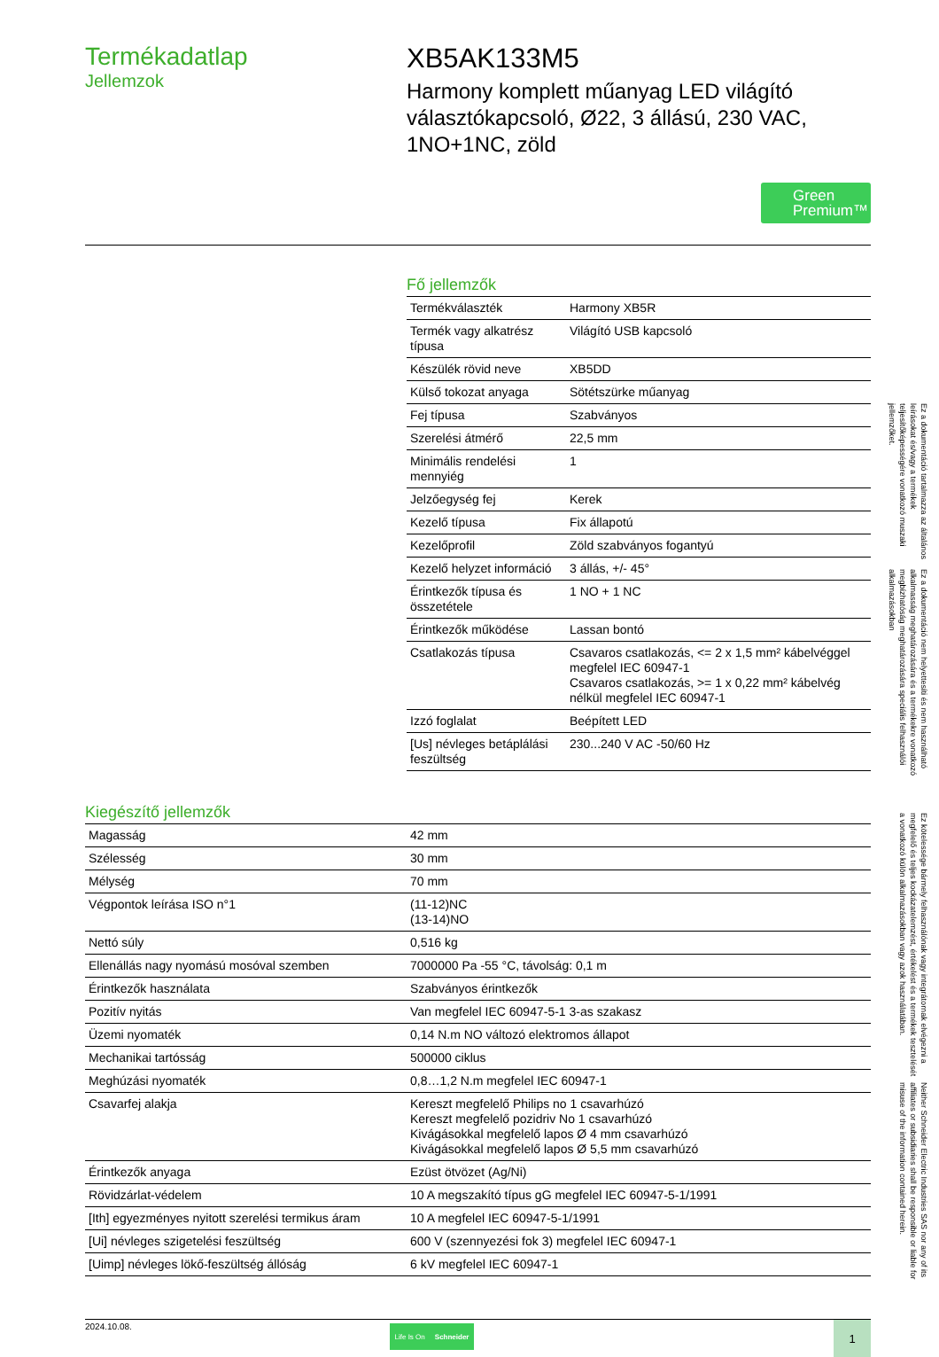Termékadatlap
Jellemzok
XB5AK133M5
Harmony komplett műanyag LED világító választókapcsoló, Ø22, 3 állású, 230 VAC, 1NO+1NC, zöld
Green
Premium™
Fő jellemzők
| Termékválaszték | Harmony XB5R |
| Termék vagy alkatrész típusa | Világító USB kapcsoló |
| Készülék rövid neve | XB5DD |
| Külső tokozat anyaga | Sötétszürke műanyag |
| Fej típusa | Szabványos |
| Szerelési átmérő | 22,5 mm |
| Minimális rendelési mennyiég | 1 |
| Jelzőegység fej | Kerek |
| Kezelő típusa | Fix állapotú |
| Kezelőprofil | Zöld szabványos fogantyú |
| Kezelő helyzet információ | 3 állás, +/- 45° |
| Érintkezők típusa és összetétele | 1 NO + 1 NC |
| Érintkezők működése | Lassan bontó |
| Csatlakozás típusa | Csavaros csatlakozás, <= 2 x 1,5 mm² kábelvéggel megfelel IEC 60947-1 Csavaros csatlakozás, >= 1 x 0,22 mm² kábelvég nélkül megfelel IEC 60947-1 |
| Izzó foglalat | Beépített LED |
| [Us] névleges betáplálási feszültség | 230...240 V AC -50/60 Hz |
Kiegészítő jellemzők
| Magasság | 42 mm |
| Szélesség | 30 mm |
| Mélység | 70 mm |
| Végpontok leírása ISO n°1 | (11-12)NC (13-14)NO |
| Nettó súly | 0,516 kg |
| Ellenállás nagy nyomású mosóval szemben | 7000000 Pa -55 °C, távolság: 0,1 m |
| Érintkezők használata | Szabványos érintkezők |
| Pozitív nyitás | Van megfelel IEC 60947-5-1 3-as szakasz |
| Üzemi nyomaték | 0,14 N.m NO változó elektromos állapot |
| Mechanikai tartósság | 500000 ciklus |
| Meghúzási nyomaték | 0,8…1,2 N.m megfelel IEC 60947-1 |
| Csavarfej alakja | Kereszt megfelelő Philips no 1 csavarhúzó Kereszt megfelelő pozidriv No 1 csavarhúzó Kivágásokkal megfelelő lapos Ø 4 mm csavarhúzó Kivágásokkal megfelelő lapos Ø 5,5 mm csavarhúzó |
| Érintkezők anyaga | Ezüst ötvözet (Ag/Ni) |
| Rövidzárlat-védelem | 10 A megszakító típus gG megfelel IEC 60947-5-1/1991 |
| [Ith] egyezményes nyitott szerelési termikus áram | 10 A megfelel IEC 60947-5-1/1991 |
| [Ui] névleges szigetelési feszültség | 600 V (szennyezési fok 3) megfelel IEC 60947-1 |
| [Uimp] névleges lökő-feszültség állóság | 6 kV megfelel IEC 60947-1 |
2024.10.08.
Life Is On Schneider
1
Ez a dokumentáció tartalmazza az általános leírásokat és/vagy a termékek teljesítőképességére vonatkozó muszaki jellemzőket.
Ez a dokumentáció nem helyettesíti és nem használható alkalmasság meghatározására és a termékekre vonatkozó megbízhatóság meghatározására speciális felhasználói alkalmazásokban
Ez kötelessége bármely felhasználónak vagy integrátornak elvégezni a megfelelő és teljes kockázatelemzést, értékelést és a termékek tesztelését a vonatkozó külön alkalmazásokban vagy azok használatában.
Neither Schneider Electric Industries SAS nor any of its affiliates or subsidiaries shall be responsible or liable for misuse of the information contained herein.